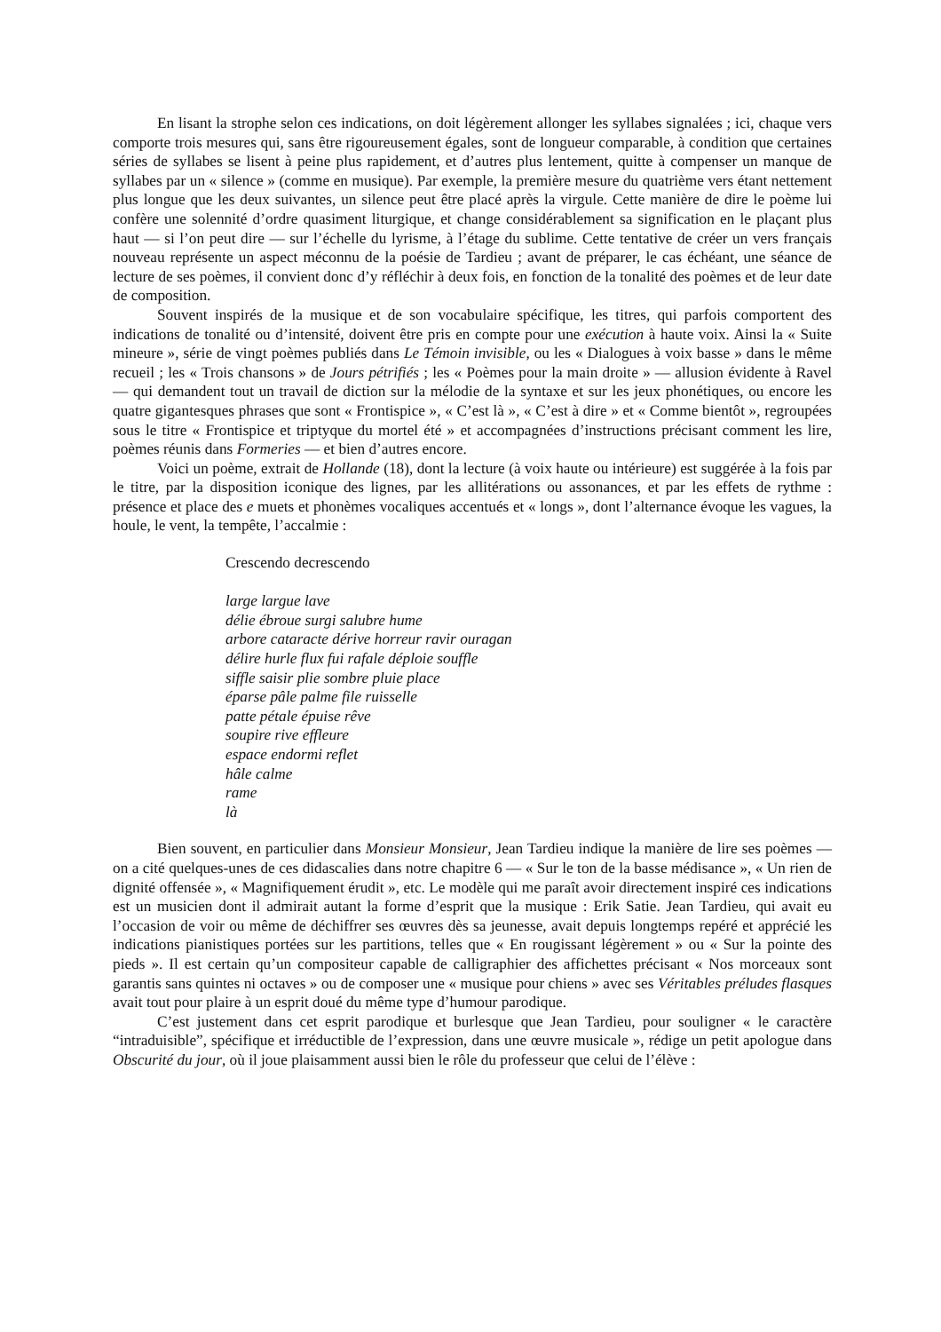En lisant la strophe selon ces indications, on doit légèrement allonger les syllabes signalées ; ici, chaque vers comporte trois mesures qui, sans être rigoureusement égales, sont de longueur comparable, à condition que certaines séries de syllabes se lisent à peine plus rapidement, et d’autres plus lentement, quitte à compenser un manque de syllabes par un « silence » (comme en musique). Par exemple, la première mesure du quatrième vers étant nettement plus longue que les deux suivantes, un silence peut être placé après la virgule. Cette manière de dire le poème lui confère une solennité d’ordre quasiment liturgique, et change considérablement sa signification en le plaçant plus haut — si l’on peut dire — sur l’échelle du lyrisme, à l’étage du sublime. Cette tentative de créer un vers français nouveau représente un aspect méconnu de la poésie de Tardieu ; avant de préparer, le cas échéant, une séance de lecture de ses poèmes, il convient donc d’y réfléchir à deux fois, en fonction de la tonalité des poèmes et de leur date de composition.
Souvent inspirés de la musique et de son vocabulaire spécifique, les titres, qui parfois comportent des indications de tonalité ou d’intensité, doivent être pris en compte pour une exécution à haute voix. Ainsi la « Suite mineure », série de vingt poèmes publiés dans Le Témoin invisible, ou les « Dialogues à voix basse » dans le même recueil ; les « Trois chansons » de Jours pétrifiés ; les « Poèmes pour la main droite » — allusion évidente à Ravel — qui demandent tout un travail de diction sur la mélodie de la syntaxe et sur les jeux phonétiques, ou encore les quatre gigantesques phrases que sont « Frontispice », « C’est là », « C’est à dire » et « Comme bientôt », regroupées sous le titre « Frontispice et triptyque du mortel été » et accompagnées d’instructions précisant comment les lire, poèmes réunis dans Formeries — et bien d’autres encore.
Voici un poème, extrait de Hollande (18), dont la lecture (à voix haute ou intérieure) est suggérée à la fois par le titre, par la disposition iconique des lignes, par les allitérations ou assonances, et par les effets de rythme : présence et place des e muets et phonèmes vocaliques accentués et « longs », dont l’alternance évoque les vagues, la houle, le vent, la tempête, l’accalmie :
Crescendo decrescendo
large largue lave
délie ébroue surgi salubre hume
arbore cataracte dérive horreur ravir ouragan
délire hurle flux fui rafale déploie souffle
siffle saisir plie sombre pluie place
éparse pâle palme file ruisselle
patte pétale épuise rêve
soupire rive effleure
espace endormi reflet
hâle calme
rame
là
Bien souvent, en particulier dans Monsieur Monsieur, Jean Tardieu indique la manière de lire ses poèmes — on a cité quelques-unes de ces didascalies dans notre chapitre 6 — « Sur le ton de la basse médisance », « Un rien de dignité offensée », « Magnifiquement érudit », etc. Le modèle qui me paraît avoir directement inspiré ces indications est un musicien dont il admirait autant la forme d’esprit que la musique : Erik Satie. Jean Tardieu, qui avait eu l’occasion de voir ou même de déchiffrer ses œuvres dès sa jeunesse, avait depuis longtemps repéré et apprécié les indications pianistiques portées sur les partitions, telles que « En rougissant légèrement » ou « Sur la pointe des pieds ». Il est certain qu’un compositeur capable de calligraphier des affichettes précisant « Nos morceaux sont garantis sans quintes ni octaves » ou de composer une « musique pour chiens » avec ses Véritables préludes flasques avait tout pour plaire à un esprit doué du même type d’humour parodique.
C’est justement dans cet esprit parodique et burlesque que Jean Tardieu, pour souligner « le caractère “intraduisible”, spécifique et irréductible de l’expression, dans une œuvre musicale », rédige un petit apologue dans Obscurité du jour, où il joue plaisamment aussi bien le rôle du professeur que celui de l’élève :